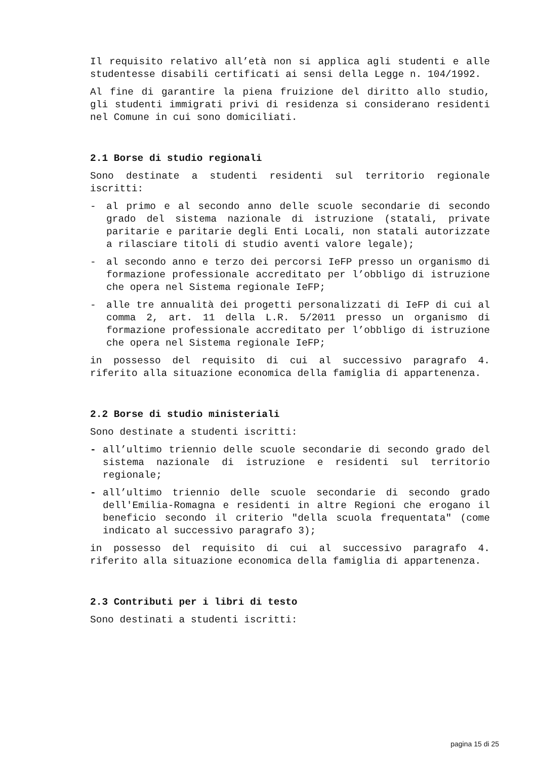Il requisito relativo all’età non si applica agli studenti e alle studentesse disabili certificati ai sensi della Legge n. 104/1992.
Al fine di garantire la piena fruizione del diritto allo studio, gli studenti immigrati privi di residenza si considerano residenti nel Comune in cui sono domiciliati.
2.1 Borse di studio regionali
Sono destinate a studenti residenti sul territorio regionale iscritti:
- al primo e al secondo anno delle scuole secondarie di secondo grado del sistema nazionale di istruzione (statali, private paritarie e paritarie degli Enti Locali, non statali autorizzate a rilasciare titoli di studio aventi valore legale);
- al secondo anno e terzo dei percorsi IeFP presso un organismo di formazione professionale accreditato per l’obbligo di istruzione che opera nel Sistema regionale IeFP;
- alle tre annualità dei progetti personalizzati di IeFP di cui al comma 2, art. 11 della L.R. 5/2011 presso un organismo di formazione professionale accreditato per l’obbligo di istruzione che opera nel Sistema regionale IeFP;
in possesso del requisito di cui al successivo paragrafo 4. riferito alla situazione economica della famiglia di appartenenza.
2.2 Borse di studio ministeriali
Sono destinate a studenti iscritti:
- all’ultimo triennio delle scuole secondarie di secondo grado del sistema nazionale di istruzione e residenti sul territorio regionale;
- all’ultimo triennio delle scuole secondarie di secondo grado dell'Emilia-Romagna e residenti in altre Regioni che erogano il beneficio secondo il criterio "della scuola frequentata" (come indicato al successivo paragrafo 3);
in possesso del requisito di cui al successivo paragrafo 4. riferito alla situazione economica della famiglia di appartenenza.
2.3 Contributi per i libri di testo
Sono destinati a studenti iscritti:
pagina 15 di 25